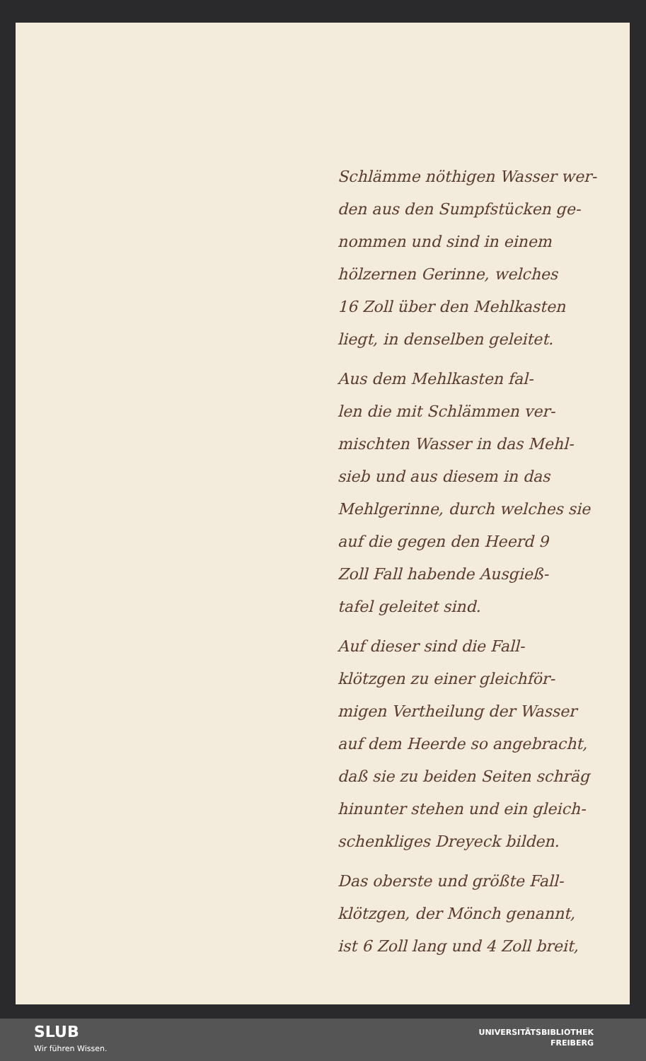Schlämme nöthigen Wasser wer-
den aus den Sumpfstücken ge-
nommen und sind in einem
hölzernen Gerinne, welches
16 Zoll über den Mehlkasten
liegt, in denselben geleitet.
Aus dem Mehlkasten fal-
len die mit Schlämmen ver-
mischten Wasser in das Mehl-
sieb und aus diesem in das
Mehlgerinne, durch welches sie
auf die gegen den Heerd 9
Zoll Fall habende Ausgieß-
tafel geleitet sind.
Auf dieser sind die Fall-
klötzgen zu einer gleichför-
migen Vertheilung der Wasser
auf dem Heerde so angebracht,
daß sie zu beiden Seiten schräg
hinunter stehen und ein gleich-
schenkliges Dreyeck bilden.
Das oberste und größte Fall-
klötzgen, der Mönch genannt,
ist 6 Zoll lang und 4 Zoll breit,
SLUB
Wir führen Wissen.
UNIVERSITÄTSBIBLIOTHEK
FREIBERG